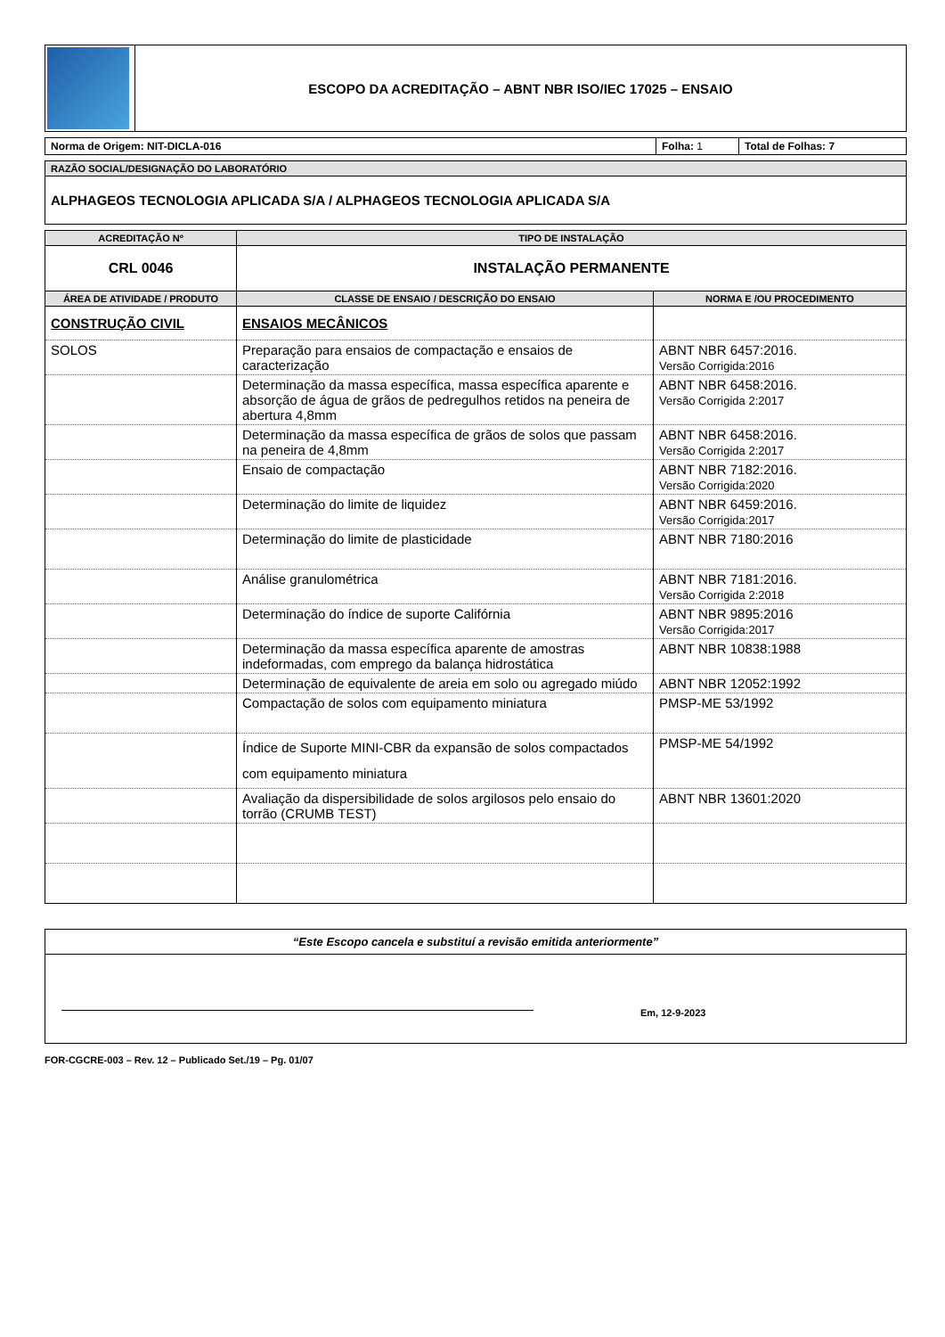| | ESCOPO DA ACREDITAÇÃO – ABNT NBR ISO/IEC 17025 – ENSAIO |
| Norma de Origem: NIT-DICLA-016 | Folha: 1 | Total de Folhas: 7 |
| RAZÃO SOCIAL/DESIGNAÇÃO DO LABORATÓRIO |
| ALPHAGEOS TECNOLOGIA APLICADA S/A / ALPHAGEOS TECNOLOGIA APLICADA S/A |
| ACREDITAÇÃO Nº | TIPO DE INSTALAÇÃO | |
| --- | --- | --- |
| CRL 0046 | INSTALAÇÃO PERMANENTE | |
| ÁREA DE ATIVIDADE / PRODUTO | CLASSE DE ENSAIO / DESCRIÇÃO DO ENSAIO | NORMA E /OU PROCEDIMENTO |
| CONSTRUÇÃO CIVIL | ENSAIOS MECÂNICOS | |
| SOLOS | Preparação para ensaios de compactação e ensaios de caracterização | ABNT NBR 6457:2016. Versão Corrigida:2016 |
| | Determinação da massa específica, massa específica aparente e absorção de água de grãos de pedregulhos retidos na peneira de abertura 4,8mm | ABNT NBR 6458:2016. Versão Corrigida 2:2017 |
| | Determinação da massa específica de grãos de solos que passam na peneira de 4,8mm | ABNT NBR 6458:2016. Versão Corrigida 2:2017 |
| | Ensaio de compactação | ABNT NBR 7182:2016. Versão Corrigida:2020 |
| | Determinação do limite de liquidez | ABNT NBR 6459:2016. Versão Corrigida:2017 |
| | Determinação do limite de plasticidade | ABNT NBR 7180:2016 |
| | Análise granulométrica | ABNT NBR 7181:2016. Versão Corrigida 2:2018 |
| | Determinação do índice de suporte Califórnia | ABNT NBR 9895:2016 Versão Corrigida:2017 |
| | Determinação da massa específica aparente de amostras indeformadas, com emprego da balança hidrostática | ABNT NBR 10838:1988 |
| | Determinação de equivalente de areia em solo ou agregado miúdo | ABNT NBR 12052:1992 |
| | Compactação de solos com equipamento miniatura | PMSP-ME 53/1992 |
| | Índice de Suporte MINI-CBR da expansão de solos compactados com equipamento miniatura | PMSP-ME 54/1992 |
| | Avaliação da dispersibilidade de solos argilosos pelo ensaio do torrão (CRUMB TEST) | ABNT NBR 13601:2020 |
| “Este Escopo cancela e substituí a revisão emitida anteriormente” |
| Em, 12-9-2023 |
FOR-CGCRE-003 – Rev. 12 – Publicado Set./19 – Pg. 01/07